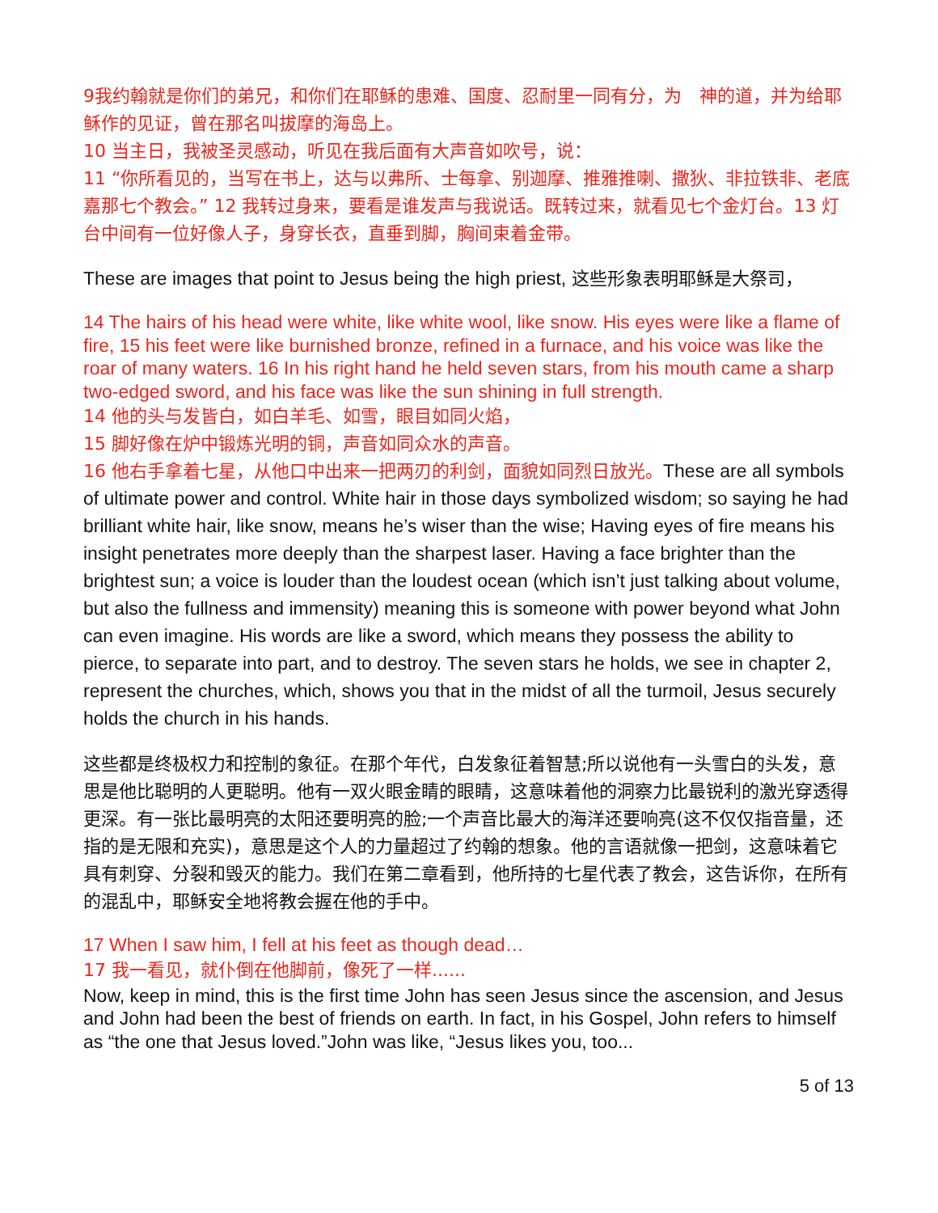9我约翰就是你们的弟兄，和你们在耶稣的患难、国度、忍耐里一同有分，为　神的道，并为给耶稣作的见证，曾在那名叫拔摩的海岛上。
10 当主日，我被圣灵感动，听见在我后面有大声音如吹号，说：
11 “你所看见的，当写在书上，达与以弗所、士每拿、别迦摩、推雅推喇、撒狄、非拉铁非、老底嘉那七个教会。” 12 我转过身来，要看是谁发声与我说话。既转过来，就看见七个金灯台。13 灯台中间有一位好像人子，身穿长衣，直垂到脚，胸间束着金带。
These are images that point to Jesus being the high priest, 这些形象表明耶稣是大祭司，
14 The hairs of his head were white, like white wool, like snow. His eyes were like a flame of fire, 15 his feet were like burnished bronze, refined in a furnace, and his voice was like the roar of many waters. 16 In his right hand he held seven stars, from his mouth came a sharp two-edged sword, and his face was like the sun shining in full strength.
14 他的头与发皆白，如白羊毛、如雪，眼目如同火焰，
15 脚好像在炉中锻炼光明的铜，声音如同众水的声音。
16 他右手拿着七星，从他口中出来一把两刃的利剑，面貌如同烈日放光。These are all symbols of ultimate power and control. White hair in those days symbolized wisdom; so saying he had brilliant white hair, like snow, means he’s wiser than the wise; Having eyes of fire means his insight penetrates more deeply than the sharpest laser. Having a face brighter than the brightest sun; a voice is louder than the loudest ocean (which isn’t just talking about volume, but also the fullness and immensity) meaning this is someone with power beyond what John can even imagine. His words are like a sword, which means they possess the ability to pierce, to separate into part, and to destroy. The seven stars he holds, we see in chapter 2, represent the churches, which, shows you that in the midst of all the turmoil, Jesus securely holds the church in his hands.
这些都是终极权力和控制的象征。在那个年代，白发象征着智慧;所以说他有一头雪白的头发，意思是他比聪明的人更聪明。他有一双火眼金睛的眼睛，这意味着他的洞察力比最锐利的激光穿透得更深。有一张比最明亮的太阳还要明亮的脸;一个声音比最大的海洋还要响亮(这不仅仅指音量，还指的是无限和充实)，意思是这个人的力量超过了约翰的想象。他的言语就像一把剑，这意味着它具有刺穿、分裂和毁灭的能力。我们在第二章看到，他所持的七星代表了教会，这告诉你，在所有的混乱中，耶稣安全地将教会握在他的手中。
17 When I saw him, I fell at his feet as though dead…
17 我一看见，就仆倒在他脚前，像死了一样......
Now, keep in mind, this is the first time John has seen Jesus since the ascension, and Jesus and John had been the best of friends on earth. In fact, in his Gospel, John refers to himself as “the one that Jesus loved.”John was like, “Jesus likes you, too...
5 of 13